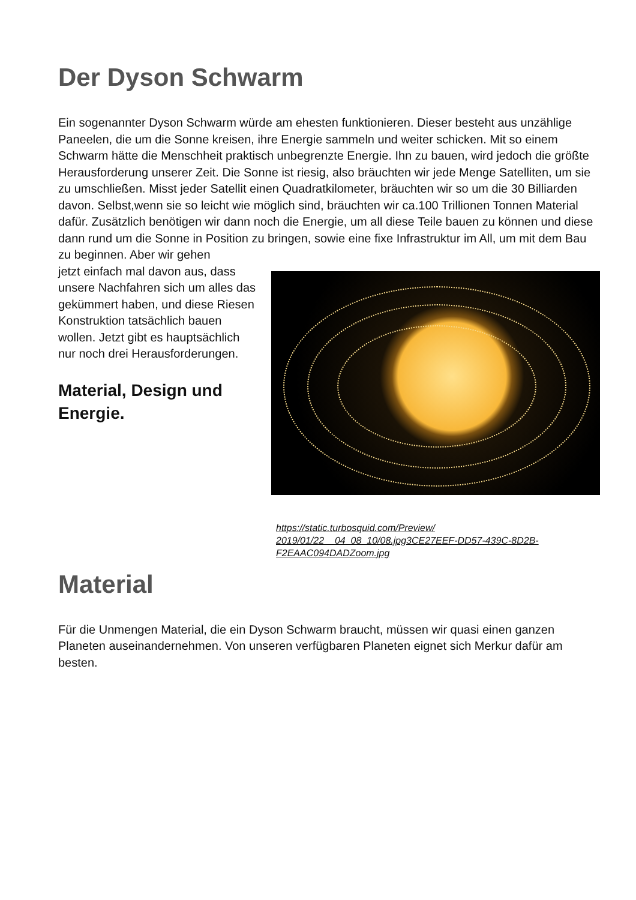Der Dyson Schwarm
Ein sogenannter Dyson Schwarm würde am ehesten funktionieren. Dieser besteht aus unzählige Paneelen, die um die Sonne kreisen, ihre Energie sammeln und weiter schicken. Mit so einem Schwarm hätte die Menschheit praktisch unbegrenzte Energie. Ihn zu bauen, wird jedoch die größte Herausforderung unserer Zeit. Die Sonne ist riesig, also bräuchten wir jede Menge Satelliten, um sie zu umschließen. Misst jeder Satellit einen Quadratkilometer, bräuchten wir so um die 30 Billiarden davon. Selbst,wenn sie so leicht wie möglich sind, bräuchten wir ca.100 Trillionen Tonnen Material dafür. Zusätzlich benötigen wir dann noch die Energie, um all diese Teile bauen zu können und diese dann rund um die Sonne in Position zu bringen, sowie eine fixe Infrastruktur im All, um mit dem Bau zu beginnen. Aber wir gehen
jetzt einfach mal davon aus, dass unsere Nachfahren sich um alles das gekümmert haben, und diese Riesen Konstruktion tatsächlich bauen wollen. Jetzt gibt es hauptsächlich nur noch drei Herausforderungen.
Material, Design und Energie.
https://static.turbosquid.com/Preview/ 2019/01/22__04_08_10/08.jpg3CE27EEF-DD57-439C-8D2B-F2EAAC094DADZoom.jpg
Material
Für die Unmengen Material, die ein Dyson Schwarm braucht, müssen wir quasi einen ganzen Planeten auseinandernehmen. Von unseren verfügbaren Planeten eignet sich Merkur dafür am besten.